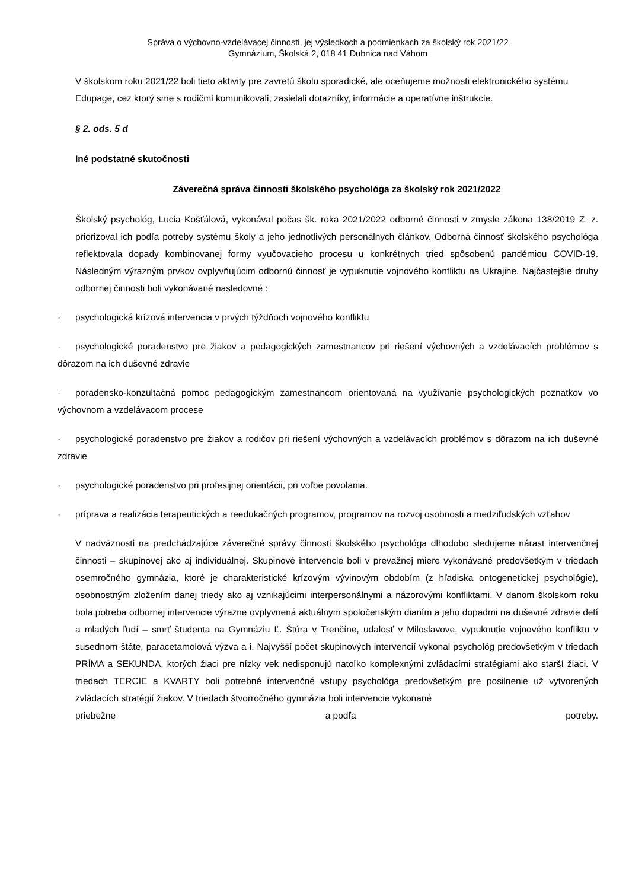Správa o výchovno-vzdelávacej činnosti, jej výsledkoch a podmienkach za školský rok 2021/22
Gymnázium, Školská 2, 018 41 Dubnica nad Váhom
V školskom roku 2021/22 boli tieto aktivity pre zavretú školu sporadické, ale oceňujeme možnosti elektronického systému Edupage, cez ktorý sme s rodičmi komunikovali, zasielali dotazníky, informácie a operatívne inštrukcie.
§ 2. ods. 5 d
Iné podstatné skutočnosti
Záverečná správa činnosti školského psychológa za školský rok 2021/2022
Školský psychológ, Lucia Košťálová, vykonával počas šk. roka 2021/2022 odborné činnosti v zmysle zákona 138/2019 Z. z. priorizoval ich podľa potreby systému školy a jeho jednotlivých personálnych článkov. Odborná činnosť školského psychológa reflektovala dopady kombinovanej formy vyučovacieho procesu u konkrétnych tried spôsobenú pandémiou COVID-19. Následným výrazným prvkov ovplyvňujúcim odbornú činnosť je vypuknutie vojnového konfliktu na Ukrajine. Najčastejšie druhy odbornej činnosti boli vykonávané nasledovné :
· psychologická krízová intervencia v prvých týždňoch vojnového konfliktu
· psychologické poradenstvo pre žiakov a pedagogických zamestnancov pri riešení výchovných a vzdelávacích problémov s dôrazom na ich duševné zdravie
· poradensko-konzultačná pomoc pedagogickým zamestnancom orientovaná na využívanie psychologických poznatkov vo výchovnom a vzdelávacom procese
· psychologické poradenstvo pre žiakov a rodičov pri riešení výchovných a vzdelávacích problémov s dôrazom na ich duševné zdravie
· psychologické poradenstvo pri profesijnej orientácii, pri voľbe povolania.
· príprava a realizácia terapeutických a reedukačných programov, programov na rozvoj osobnosti a medziľudských vzťahov
V nadväznosti na predchádzajúce záverečné správy činnosti školského psychológa dlhodobo sledujeme nárast intervenčnej činnosti – skupinovej ako aj individuálnej. Skupinové intervencie boli v prevažnej miere vykonávané predovšetkým v triedach osemročného gymnázia, ktoré je charakteristické krízovým vývinovým obdobím (z hľadiska ontogenetickej psychológie), osobnostným zložením danej triedy ako aj vznikajúcimi interpersonálnymi a názorovými konfliktami. V danom školskom roku bola potreba odbornej intervencie výrazne ovplyvnená aktuálnym spoločenským dianím a jeho dopadmi na duševné zdravie detí a mladých ľudí – smrť študenta na Gymnáziu Ľ. Štúra v Trenčíne, udalosť v Miloslavove, vypuknutie vojnového konfliktu v susednom štáte, paracetamolová výzva a i. Najvyšší počet skupinových intervencií vykonal psychológ predovšetkým v triedach PRÍMA a SEKUNDA, ktorých žiaci pre nízky vek nedisponujú natoľko komplexnými zvládacími stratégiami ako starší žiaci. V triedach TERCIE a KVARTY boli potrebné intervenčné vstupy psychológa predovšetkým pre posilnenie už vytvorených zvládacích stratégií žiakov. V triedach štvorročného gymnázia boli intervencie vykonané
priebežne a podľa potreby.